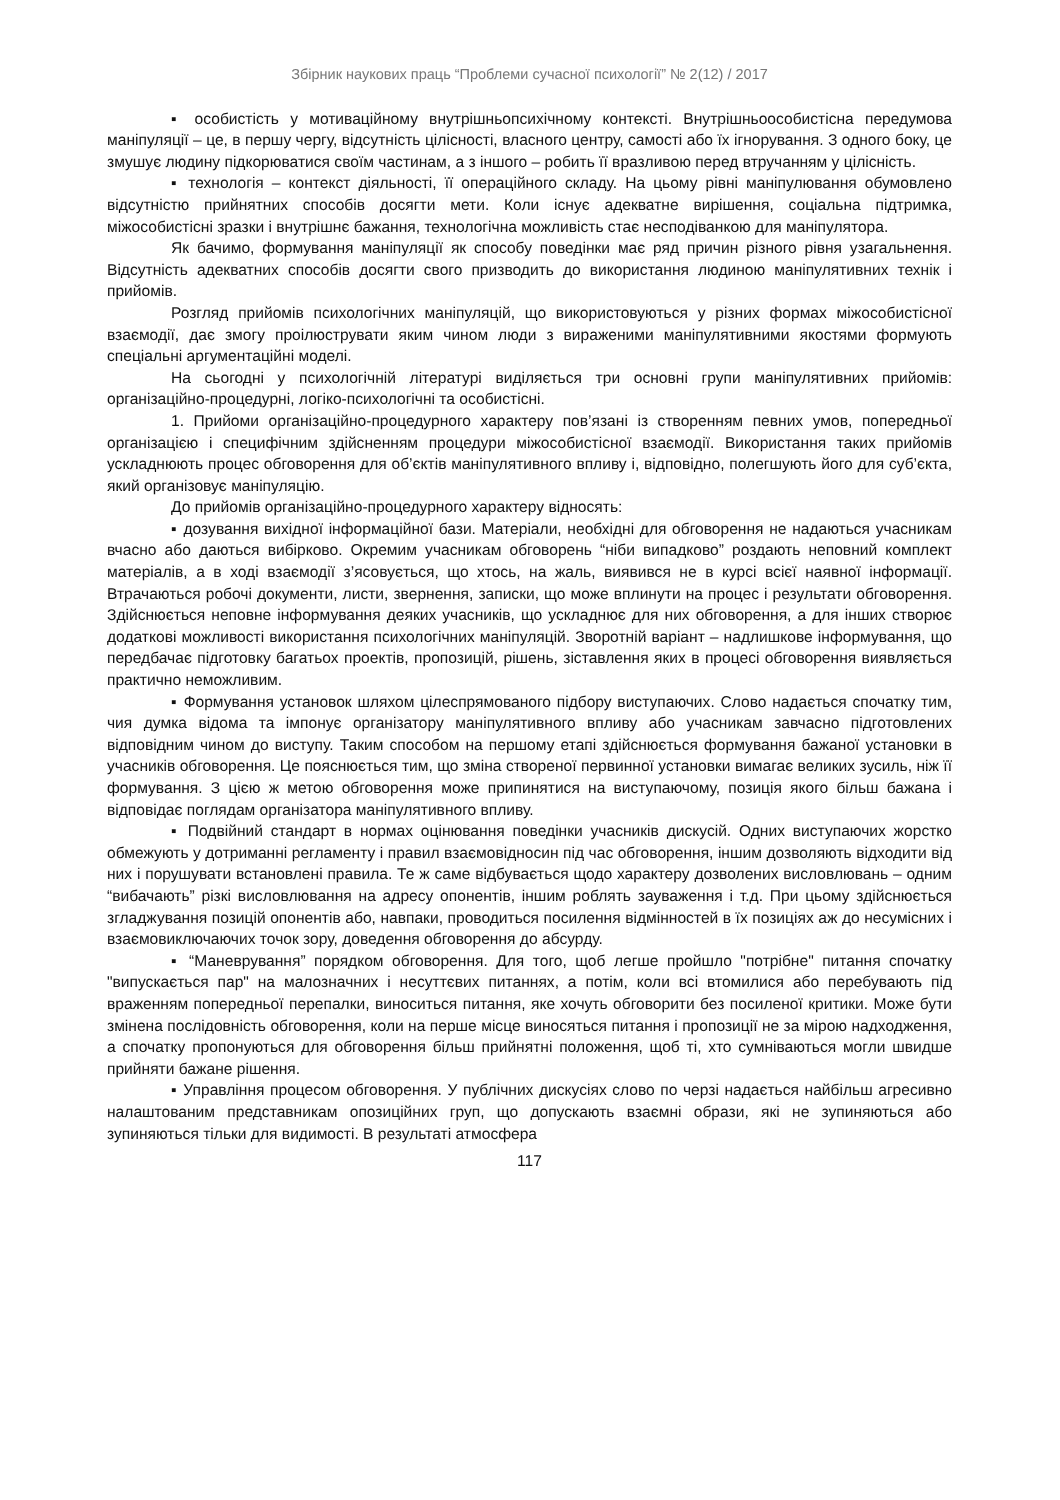Збірник наукових праць “Проблеми сучасної психології” № 2(12) / 2017
▪ особистість у мотиваційному внутрішньопсихічному контексті. Внутрішньоособистісна передумова маніпуляції – це, в першу чергу, відсутність цілісності, власного центру, самості або їх ігнорування. З одного боку, це змушує людину підкорюватися своїм частинам, а з іншого – робить її вразливою перед втручанням у цілісність.
▪ технологія – контекст діяльності, її операційного складу. На цьому рівні маніпулювання обумовлено відсутністю прийнятних способів досягти мети. Коли існує адекватне вирішення, соціальна підтримка, міжособистісні зразки і внутрішнє бажання, технологічна можливість стає несподіванкою для маніпулятора.
Як бачимо, формування маніпуляції як способу поведінки має ряд причин різного рівня узагальнення. Відсутність адекватних способів досягти свого призводить до використання людиною маніпулятивних технік і прийомів.
Розгляд прийомів психологічних маніпуляцій, що використовуються у різних формах міжособистісної взаємодії, дає змогу проілюструвати яким чином люди з вираженими маніпулятивними якостями формують спеціальні аргументаційні моделі.
На сьогодні у психологічній літературі виділяється три основні групи маніпулятивних прийомів: організаційно-процедурні, логіко-психологічні та особистісні.
1. Прийоми організаційно-процедурного характеру пов’язані із створенням певних умов, попередньої організацією і специфічним здійсненням процедури міжособистісної взаємодії. Використання таких прийомів ускладнюють процес обговорення для об’єктів маніпулятивного впливу і, відповідно, полегшують його для суб’єкта, який організовує маніпуляцію.
До прийомів організаційно-процедурного характеру відносять:
▪ дозування вихідної інформаційної бази. Матеріали, необхідні для обговорення не надаються учасникам вчасно або даються вибірково. Окремим учасникам обговорень “ніби випадково” роздають неповний комплект матеріалів, а в ході взаємодії з’ясовується, що хтось, на жаль, виявився не в курсі всієї наявної інформації. Втрачаються робочі документи, листи, звернення, записки, що може вплинути на процес і результати обговорення. Здійснюється неповне інформування деяких учасників, що ускладнює для них обговорення, а для інших створює додаткові можливості використання психологічних маніпуляцій. Зворотній варіант – надлишкове інформування, що передбачає підготовку багатьох проектів, пропозицій, рішень, зіставлення яких в процесі обговорення виявляється практично неможливим.
▪ Формування установок шляхом цілеспрямованого підбору виступаючих. Слово надається спочатку тим, чия думка відома та імпонує організатору маніпулятивного впливу або учасникам завчасно підготовлених відповідним чином до виступу. Таким способом на першому етапі здійснюється формування бажаної установки в учасників обговорення. Це пояснюється тим, що зміна створеної первинної установки вимагає великих зусиль, ніж її формування. З цією ж метою обговорення може припинятися на виступаючому, позиція якого більш бажана і відповідає поглядам організатора маніпулятивного впливу.
▪ Подвійний стандарт в нормах оцінювання поведінки учасників дискусій. Одних виступаючих жорстко обмежують у дотриманні регламенту і правил взаємовідносин під час обговорення, іншим дозволяють відходити від них і порушувати встановлені правила. Те ж саме відбувається щодо характеру дозволених висловлювань – одним “вибачають” різкі висловлювання на адресу опонентів, іншим роблять зауваження і т.д. При цьому здійснюється згладжування позицій опонентів або, навпаки, проводиться посилення відмінностей в їх позиціях аж до несумісних і взаємовиключаючих точок зору, доведення обговорення до абсурду.
▪ “Маневрування” порядком обговорення. Для того, щоб легше пройшло "потрібне" питання спочатку "випускається пар" на малозначних і несуттєвих питаннях, а потім, коли всі втомилися або перебувають під враженням попередньої перепалки, виноситься питання, яке хочуть обговорити без посиленої критики. Може бути змінена послідовність обговорення, коли на перше місце виносяться питання і пропозиції не за мірою надходження, а спочатку пропонуються для обговорення більш прийнятні положення, щоб ті, хто сумніваються могли швидше прийняти бажане рішення.
▪ Управління процесом обговорення. У публічних дискусіях слово по черзі надається найбільш агресивно налаштованим представникам опозиційних груп, що допускають взаємні образи, які не зупиняються або зупиняються тільки для видимості. В результаті атмосфера
117